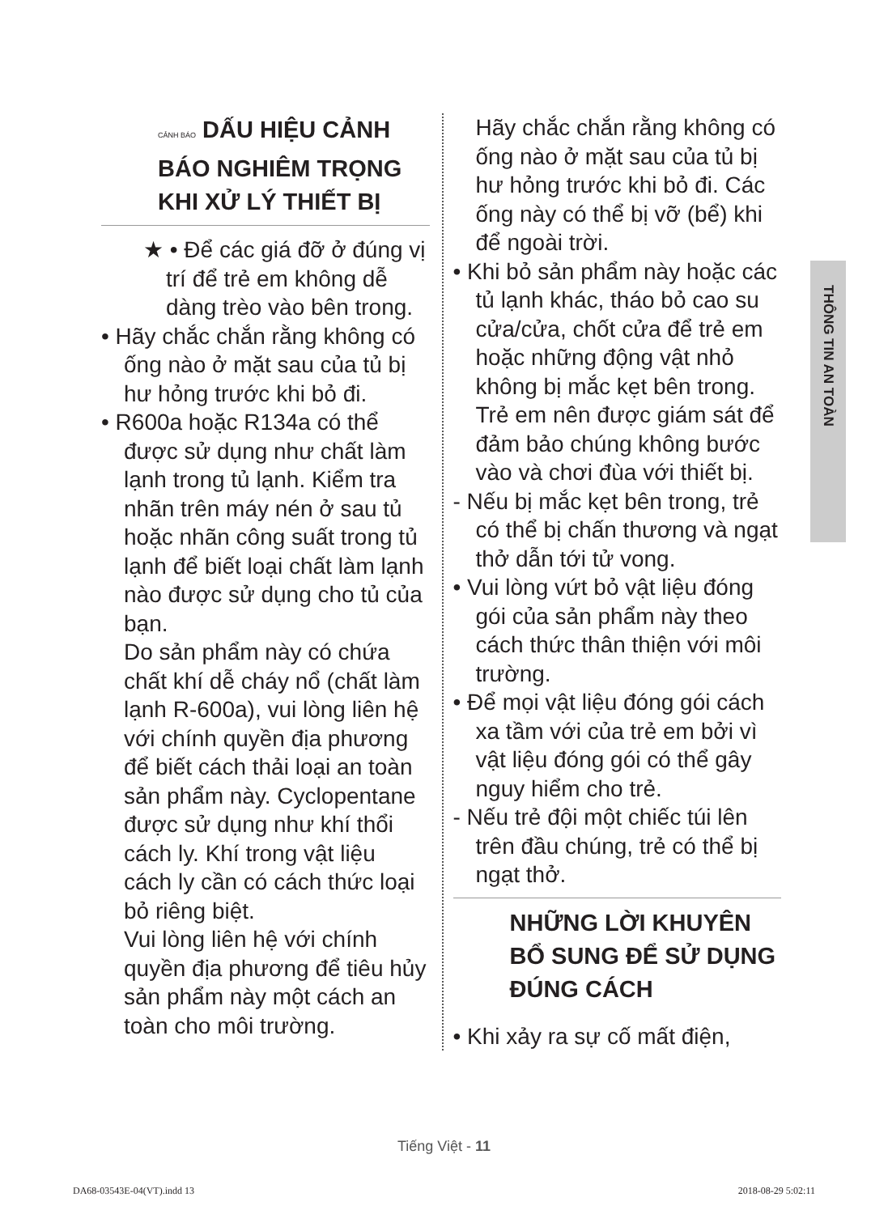CẢNH BÁO DẤU HIỆU CẢNH BÁO NGHIÊM TRỌNG KHI XỬ LÝ THIẾT BỊ
★ • Để các giá đỡ ở đúng vị trí để trẻ em không dễ dàng trèo vào bên trong.
• Hãy chắc chắn rằng không có ống nào ở mặt sau của tủ bị hư hỏng trước khi bỏ đi.
• R600a hoặc R134a có thể được sử dụng như chất làm lạnh trong tủ lạnh. Kiểm tra nhãn trên máy nén ở sau tủ hoặc nhãn công suất trong tủ lạnh để biết loại chất làm lạnh nào được sử dụng cho tủ của bạn.
Do sản phẩm này có chứa chất khí dễ cháy nổ (chất làm lạnh R-600a), vui lòng liên hệ với chính quyền địa phương để biết cách thải loại an toàn sản phẩm này. Cyclopentane được sử dụng như khí thổi cách ly. Khí trong vật liệu cách ly cần có cách thức loại bỏ riêng biệt.
Vui lòng liên hệ với chính quyền địa phương để tiêu hủy sản phẩm này một cách an toàn cho môi trường.
Hãy chắc chắn rằng không có ống nào ở mặt sau của tủ bị hư hỏng trước khi bỏ đi. Các ống này có thể bị vỡ (bể) khi để ngoài trời.
• Khi bỏ sản phẩm này hoặc các tủ lạnh khác, tháo bỏ cao su cửa/cửa, chốt cửa để trẻ em hoặc những động vật nhỏ không bị mắc kẹt bên trong. Trẻ em nên được giám sát để đảm bảo chúng không bước vào và chơi đùa với thiết bị.
- Nếu bị mắc kẹt bên trong, trẻ có thể bị chấn thương và ngạt thở dẫn tới tử vong.
• Vui lòng vứt bỏ vật liệu đóng gói của sản phẩm này theo cách thức thân thiện với môi trường.
• Để mọi vật liệu đóng gói cách xa tầm với của trẻ em bởi vì vật liệu đóng gói có thể gây nguy hiểm cho trẻ.
- Nếu trẻ đội một chiếc túi lên trên đầu chúng, trẻ có thể bị ngạt thở.
NHỮNG LỜI KHUYÊN BỔ SUNG ĐỂ SỬ DỤNG ĐÚNG CÁCH
• Khi xảy ra sự cố mất điện,
THÔNG TIN AN TOÀN
Tiếng Việt - 11
DA68-03543E-04(VT).indd 13 2018-08-29 5:02:11